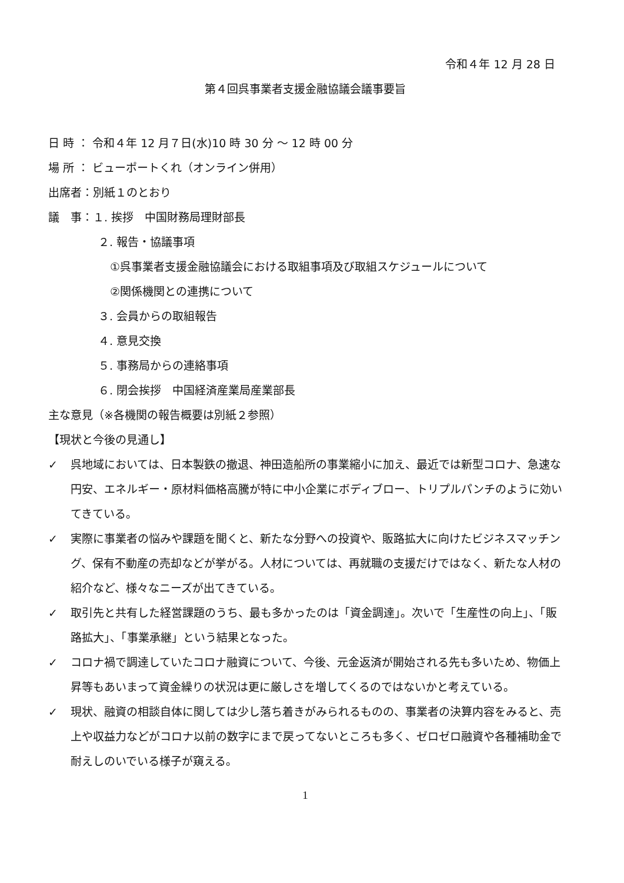令和４年 12 月 28 日
第４回呉事業者支援金融協議会議事要旨
日 時 ： 令和４年 12 月７日(水)10 時 30 分 ～ 12 時 00 分
場 所 ： ビューポートくれ（オンライン併用）
出席者：別紙１のとおり
議　事：１. 挨拶　中国財務局理財部長
２. 報告・協議事項
①呉事業者支援金融協議会における取組事項及び取組スケジュールについて
②関係機関との連携について
３. 会員からの取組報告
４. 意見交換
５. 事務局からの連絡事項
６. 閉会挨拶　中国経済産業局産業部長
主な意見（※各機関の報告概要は別紙２参照）
【現状と今後の見通し】
✓ 呉地域においては、日本製鉄の撤退、神田造船所の事業縮小に加え、最近では新型コロナ、急速な円安、エネルギー・原材料価格高騰が特に中小企業にボディブロー、トリプルパンチのように効いてきている。
✓ 実際に事業者の悩みや課題を聞くと、新たな分野への投資や、販路拡大に向けたビジネスマッチング、保有不動産の売却などが挙がる。人材については、再就職の支援だけではなく、新たな人材の紹介など、様々なニーズが出てきている。
✓ 取引先と共有した経営課題のうち、最も多かったのは「資金調達」。次いで「生産性の向上」、「販路拡大」、「事業承継」という結果となった。
✓ コロナ禍で調達していたコロナ融資について、今後、元金返済が開始される先も多いため、物価上昇等もあいまって資金繰りの状況は更に厳しさを増してくるのではないかと考えている。
✓ 現状、融資の相談自体に関しては少し落ち着きがみられるものの、事業者の決算内容をみると、売上や収益力などがコロナ以前の数字にまで戻ってないところも多く、ゼロゼロ融資や各種補助金で耐えしのいでいる様子が窺える。
1